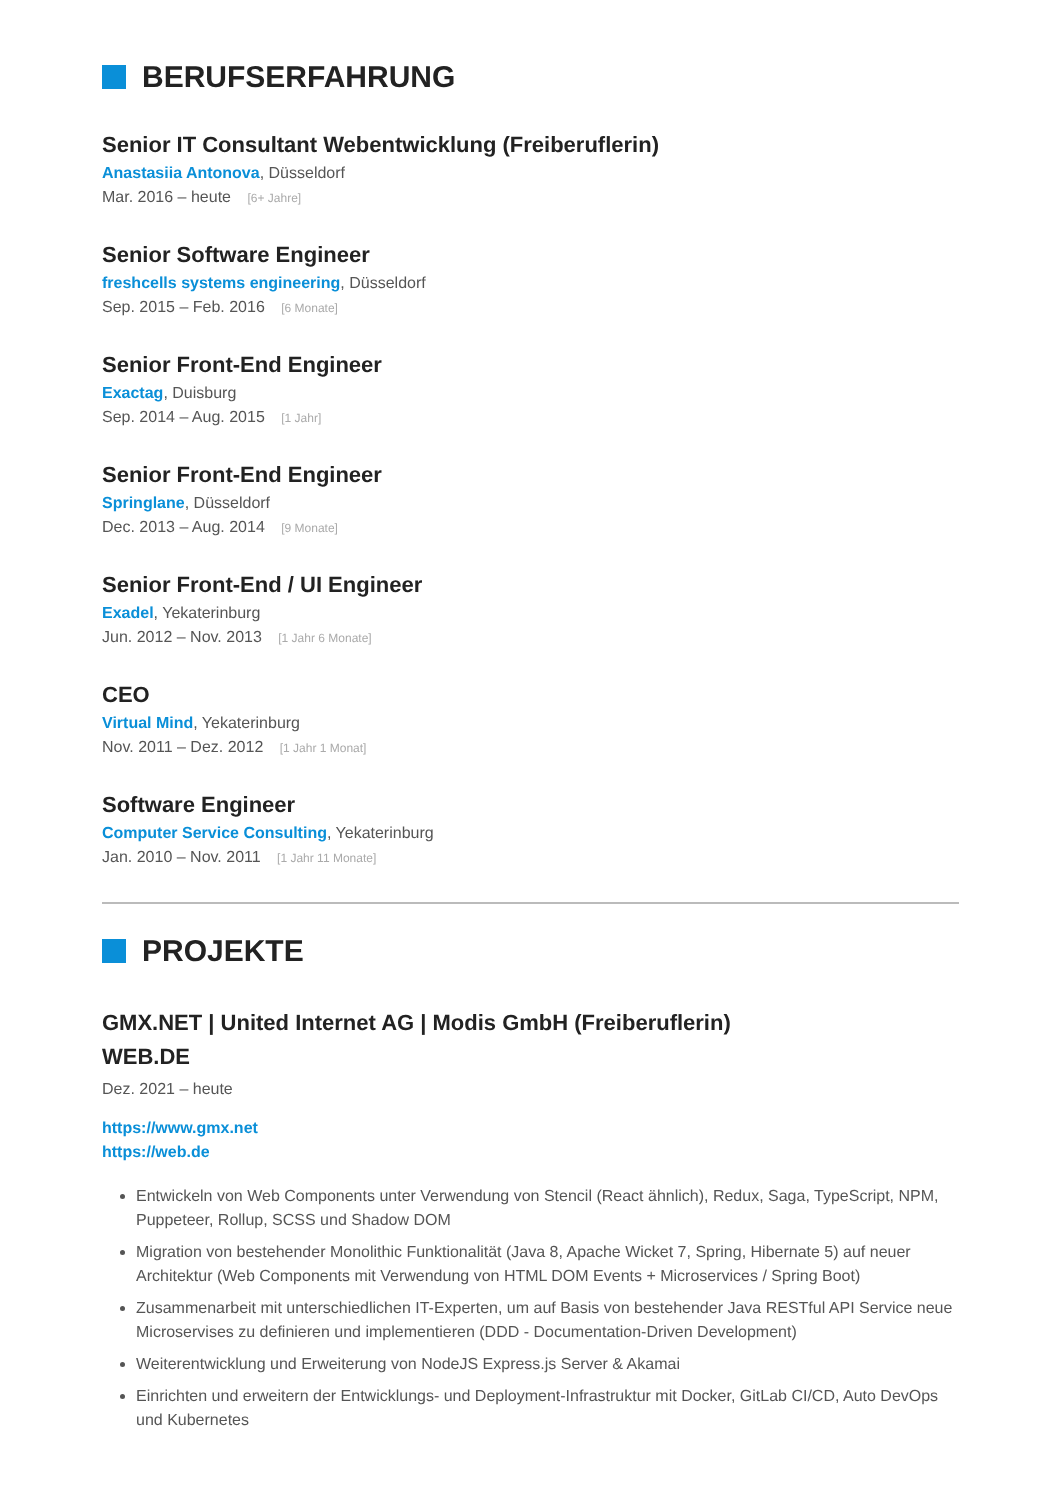BERUFSERFAHRUNG
Senior IT Consultant Webentwicklung (Freiberuflerin)
Anastasiia Antonova, Düsseldorf
Mar. 2016 – heute [6+ Jahre]
Senior Software Engineer
freshcells systems engineering, Düsseldorf
Sep. 2015 – Feb. 2016 [6 Monate]
Senior Front-End Engineer
Exactag, Duisburg
Sep. 2014 – Aug. 2015 [1 Jahr]
Senior Front-End Engineer
Springlane, Düsseldorf
Dec. 2013 – Aug. 2014 [9 Monate]
Senior Front-End / UI Engineer
Exadel, Yekaterinburg
Jun. 2012 – Nov. 2013 [1 Jahr 6 Monate]
CEO
Virtual Mind, Yekaterinburg
Nov. 2011 – Dez. 2012 [1 Jahr 1 Monat]
Software Engineer
Computer Service Consulting, Yekaterinburg
Jan. 2010 – Nov. 2011 [1 Jahr 11 Monate]
PROJEKTE
GMX.NET | United Internet AG | Modis GmbH (Freiberuflerin)
WEB.DE
Dez. 2021 – heute
https://www.gmx.net
https://web.de
Entwickeln von Web Components unter Verwendung von Stencil (React ähnlich), Redux, Saga, TypeScript, NPM, Puppeteer, Rollup, SCSS und Shadow DOM
Migration von bestehender Monolithic Funktionalität (Java 8, Apache Wicket 7, Spring, Hibernate 5) auf neuer Architektur (Web Components mit Verwendung von HTML DOM Events + Microservices / Spring Boot)
Zusammenarbeit mit unterschiedlichen IT-Experten, um auf Basis von bestehender Java RESTful API Service neue Microservises zu definieren und implementieren (DDD - Documentation-Driven Development)
Weiterentwicklung und Erweiterung von NodeJS Express.js Server & Akamai
Einrichten und erweitern der Entwicklungs- und Deployment-Infrastruktur mit Docker, GitLab CI/CD, Auto DevOps und Kubernetes